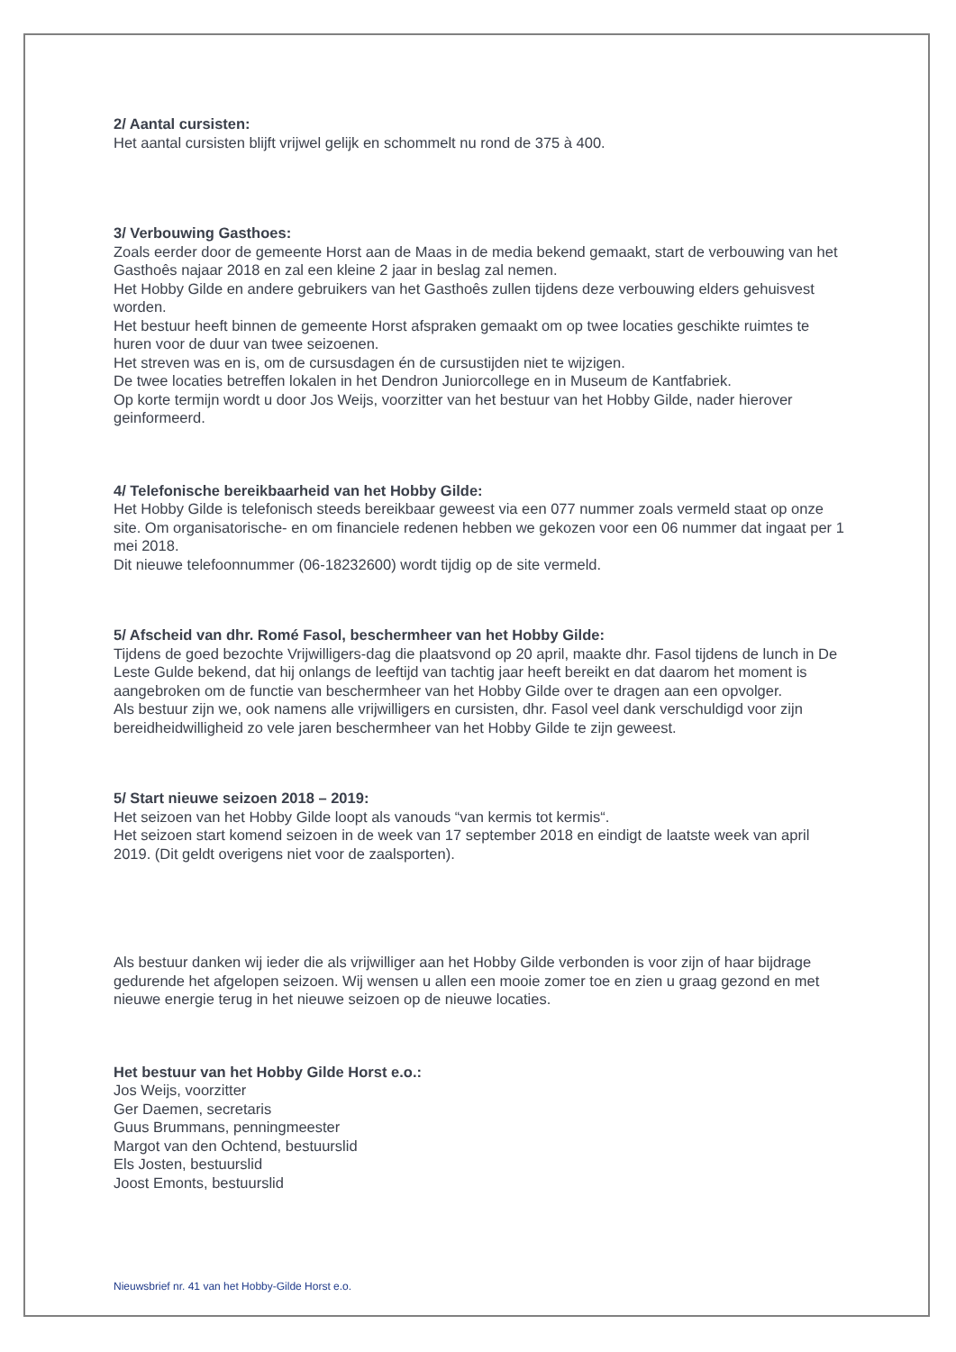2/ Aantal cursisten:
Het aantal cursisten blijft vrijwel gelijk en schommelt nu rond de 375 à 400.
3/ Verbouwing Gasthoes:
Zoals eerder door de gemeente Horst aan de Maas in de media bekend gemaakt, start de verbouwing van het Gasthoês najaar 2018 en zal een kleine 2 jaar in beslag zal nemen.
Het Hobby Gilde en andere gebruikers van het Gasthoês zullen tijdens deze verbouwing elders gehuisvest worden.
Het bestuur heeft binnen de gemeente Horst afspraken gemaakt om op twee locaties geschikte ruimtes te huren voor de duur van twee seizoenen.
Het streven was en is, om de cursusdagen én de cursustijden niet te wijzigen.
De twee locaties betreffen lokalen in het Dendron Juniorcollege en in Museum de Kantfabriek.
Op korte termijn wordt u door Jos Weijs, voorzitter van het bestuur van het Hobby Gilde, nader hierover geinformeerd.
4/ Telefonische bereikbaarheid van het Hobby Gilde:
Het Hobby Gilde is telefonisch steeds bereikbaar geweest via een 077 nummer zoals vermeld staat op onze site. Om organisatorische- en om financiele redenen hebben we gekozen voor een 06 nummer dat ingaat per 1 mei 2018.
Dit nieuwe telefoonnummer (06-18232600) wordt tijdig op de site vermeld.
5/ Afscheid van dhr. Romé Fasol, beschermheer van het Hobby Gilde:
Tijdens de goed bezochte Vrijwilligers-dag die plaatsvond op 20 april, maakte dhr. Fasol tijdens de lunch in De Leste Gulde bekend, dat hij onlangs de leeftijd van tachtig jaar heeft bereikt en dat daarom het moment is aangebroken om de functie van beschermheer van het Hobby Gilde over te dragen aan een opvolger.
Als bestuur zijn we, ook namens alle vrijwilligers en cursisten, dhr. Fasol veel dank verschuldigd voor zijn bereidheidwilligheid zo vele jaren beschermheer van het Hobby Gilde te zijn geweest.
5/ Start nieuwe seizoen 2018 – 2019:
Het seizoen van het Hobby Gilde loopt als vanouds “van kermis tot kermis“.
Het seizoen start komend seizoen in de week van 17 september 2018 en eindigt de laatste week van april 2019. (Dit geldt overigens niet voor de zaalsporten).
Als bestuur danken wij ieder die als vrijwilliger aan het Hobby Gilde verbonden is voor zijn of haar bijdrage gedurende het afgelopen seizoen. Wij wensen u allen een mooie zomer toe en zien u graag gezond en met nieuwe energie terug in het nieuwe seizoen op de nieuwe locaties.
Het bestuur van het Hobby Gilde Horst e.o.:
Jos Weijs, voorzitter
Ger Daemen, secretaris
Guus Brummans, penningmeester
Margot van den Ochtend, bestuurslid
Els Josten, bestuurslid
Joost Emonts, bestuurslid
Nieuwsbrief nr. 41 van het Hobby-Gilde Horst e.o.